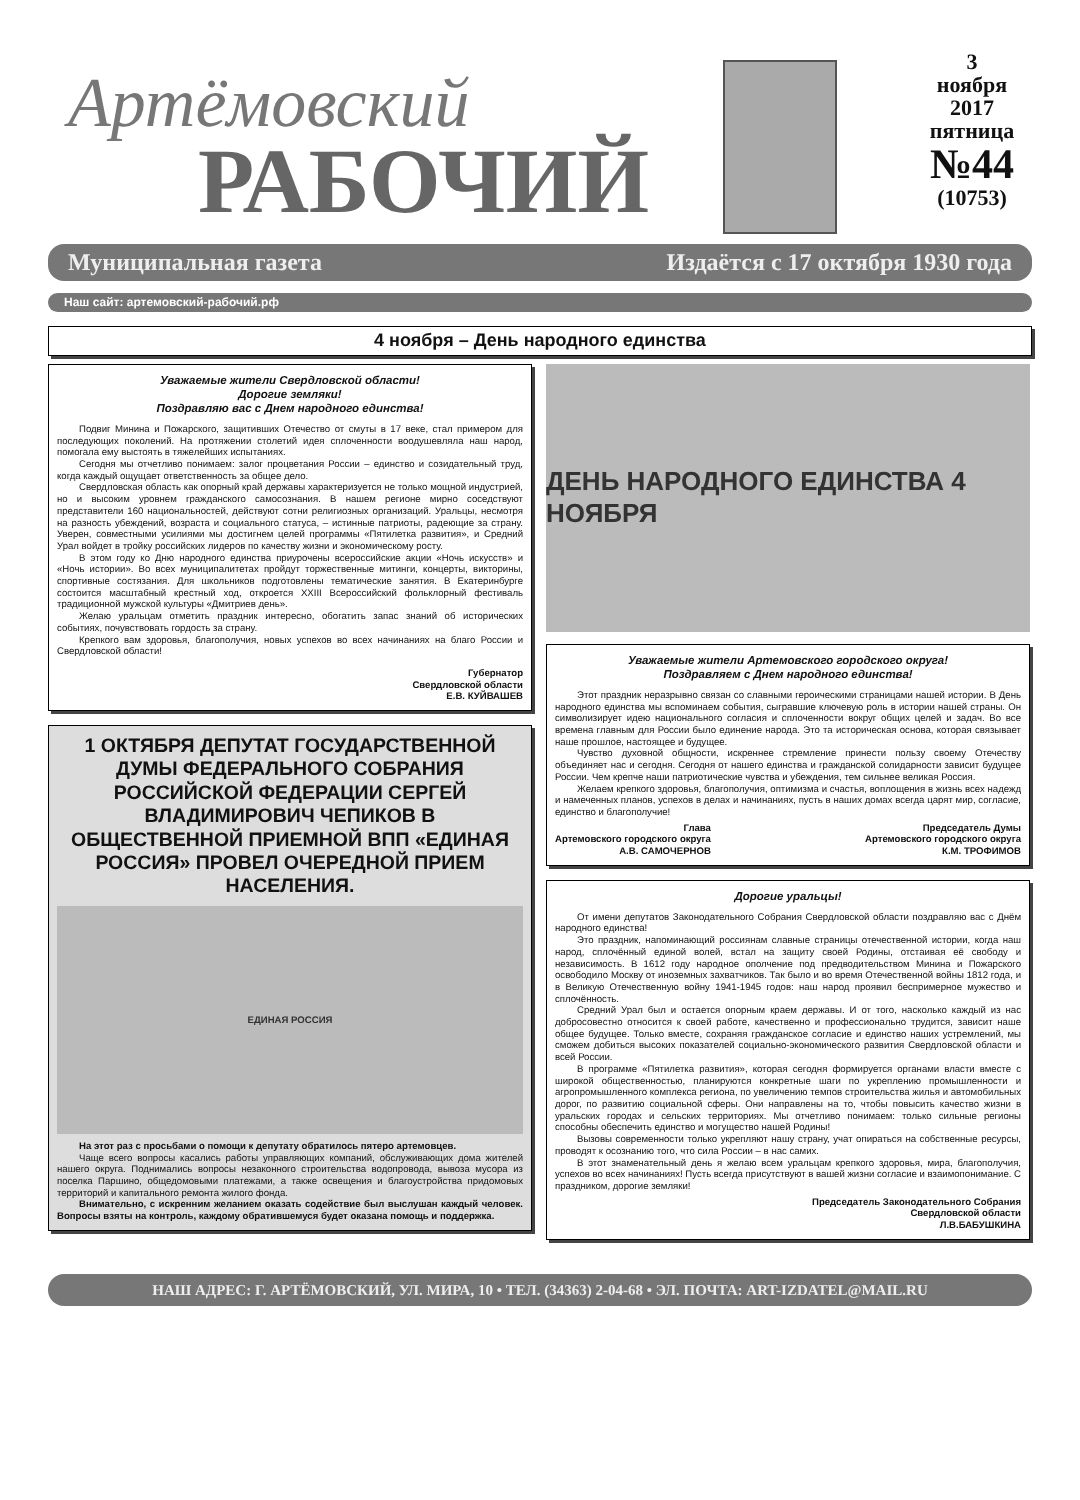Артёмовский
РАБОЧИЙ
3
ноября
2017
пятница
№44
(10753)
Муниципальная газета Издаётся с 17 октября 1930 года
Наш сайт: артемовский-рабочий.рф
4 ноября – День народного единства
Уважаемые жители Свердловской области!
Дорогие земляки!
Поздравляю вас с Днем народного единства!
Подвиг Минина и Пожарского, защитивших Отечество от смуты в 17 веке, стал примером для последующих поколений. На протяжении столетий идея сплоченности воодушевляла наш народ, помогала ему выстоять в тяжелейших испытаниях.
Сегодня мы отчетливо понимаем: залог процветания России – единство и созидательный труд, когда каждый ощущает ответственность за общее дело.
Свердловская область как опорный край державы характеризуется не только мощной индустрией, но и высоким уровнем гражданского самосознания. В нашем регионе мирно соседствуют представители 160 национальностей, действуют сотни религиозных организаций. Уральцы, несмотря на разность убеждений, возраста и социального статуса, – истинные патриоты, радеющие за страну. Уверен, совместными усилиями мы достигнем целей программы «Пятилетка развития», и Средний Урал войдет в тройку российских лидеров по качеству жизни и экономическому росту.
В этом году ко Дню народного единства приурочены всероссийские акции «Ночь искусств» и «Ночь истории». Во всех муниципалитетах пройдут торжественные митинги, концерты, викторины, спортивные состязания. Для школьников подготовлены тематические занятия. В Екатеринбурге состоится масштабный крестный ход, откроется XXIII Всероссийский фольклорный фестиваль традиционной мужской культуры «Дмитриев день».
Желаю уральцам отметить праздник интересно, обогатить запас знаний об исторических событиях, почувствовать гордость за страну.
Крепкого вам здоровья, благополучия, новых успехов во всех начинаниях на благо России и Свердловской области!
Губернатор
Свердловской области
Е.В. КУЙВАШЕВ
1 ОКТЯБРЯ ДЕПУТАТ ГОСУДАРСТВЕННОЙ ДУМЫ ФЕДЕРАЛЬНОГО СОБРАНИЯ РОССИЙСКОЙ ФЕДЕРАЦИИ СЕРГЕЙ ВЛАДИМИРОВИЧ ЧЕПИКОВ В ОБЩЕСТВЕННОЙ ПРИЕМНОЙ ВПП «ЕДИНАЯ РОССИЯ» ПРОВЕЛ ОЧЕРЕДНОЙ ПРИЕМ НАСЕЛЕНИЯ.
ЕДИНАЯ РОССИЯ
На этот раз с просьбами о помощи к депутату обратилось пятеро артемовцев.
Чаще всего вопросы касались работы управляющих компаний, обслуживающих дома жителей нашего округа. Поднимались вопросы незаконного строительства водопровода, вывоза мусора из поселка Паршино, общедомовыми платежами, а также освещения и благоустройства придомовых территорий и капитального ремонта жилого фонда.
Внимательно, с искренним желанием оказать содействие был выслушан каждый человек. Вопросы взяты на контроль, каждому обратившемуся будет оказана помощь и поддержка.
ДЕНЬ НАРОДНОГО ЕДИНСТВА 4 НОЯБРЯ
Уважаемые жители Артемовского городского округа!
Поздравляем с Днем народного единства!
Этот праздник неразрывно связан со славными героическими страницами нашей истории. В День народного единства мы вспоминаем события, сыгравшие ключевую роль в истории нашей страны. Он символизирует идею национального согласия и сплоченности вокруг общих целей и задач. Во все времена главным для России было единение народа. Это та историческая основа, которая связывает наше прошлое, настоящее и будущее.
Чувство духовной общности, искреннее стремление принести пользу своему Отечеству объединяет нас и сегодня. Сегодня от нашего единства и гражданской солидарности зависит будущее России. Чем крепче наши патриотические чувства и убеждения, тем сильнее великая Россия.
Желаем крепкого здоровья, благополучия, оптимизма и счастья, воплощения в жизнь всех надежд и намеченных планов, успехов в делах и начинаниях, пусть в наших домах всегда царят мир, согласие, единство и благополучие!
Глава
Артемовского городского округа
А.В. САМОЧЕРНОВ
Председатель Думы
Артемовского городского округа
К.М. ТРОФИМОВ
Дорогие уральцы!
От имени депутатов Законодательного Собрания Свердловской области поздравляю вас с Днём народного единства!
Это праздник, напоминающий россиянам славные страницы отечественной истории, когда наш народ, сплочённый единой волей, встал на защиту своей Родины, отстаивая её свободу и независимость. В 1612 году народное ополчение под предводительством Минина и Пожарского освободило Москву от иноземных захватчиков. Так было и во время Отечественной войны 1812 года, и в Великую Отечественную войну 1941-1945 годов: наш народ проявил беспримерное мужество и сплочённость.
Средний Урал был и остается опорным краем державы. И от того, насколько каждый из нас добросовестно относится к своей работе, качественно и профессионально трудится, зависит наше общее будущее. Только вместе, сохраняя гражданское согласие и единство наших устремлений, мы сможем добиться высоких показателей социально-экономического развития Свердловской области и всей России.
В программе «Пятилетка развития», которая сегодня формируется органами власти вместе с широкой общественностью, планируются конкретные шаги по укреплению промышленности и агропромышленного комплекса региона, по увеличению темпов строительства жилья и автомобильных дорог, по развитию социальной сферы. Они направлены на то, чтобы повысить качество жизни в уральских городах и сельских территориях. Мы отчетливо понимаем: только сильные регионы способны обеспечить единство и могущество нашей Родины!
Вызовы современности только укрепляют нашу страну, учат опираться на собственные ресурсы, проводят к осознанию того, что сила России – в нас самих.
В этот знаменательный день я желаю всем уральцам крепкого здоровья, мира, благополучия, успехов во всех начинаниях! Пусть всегда присутствуют в вашей жизни согласие и взаимопонимание. С праздником, дорогие земляки!
Председатель Законодательного Собрания
Свердловской области
Л.В.БАБУШКИНА
НАШ АДРЕС: Г. АРТЁМОВСКИЙ, УЛ. МИРА, 10 • ТЕЛ. (34363) 2-04-68 • ЭЛ. ПОЧТА: ART-IZDATEL@MAIL.RU